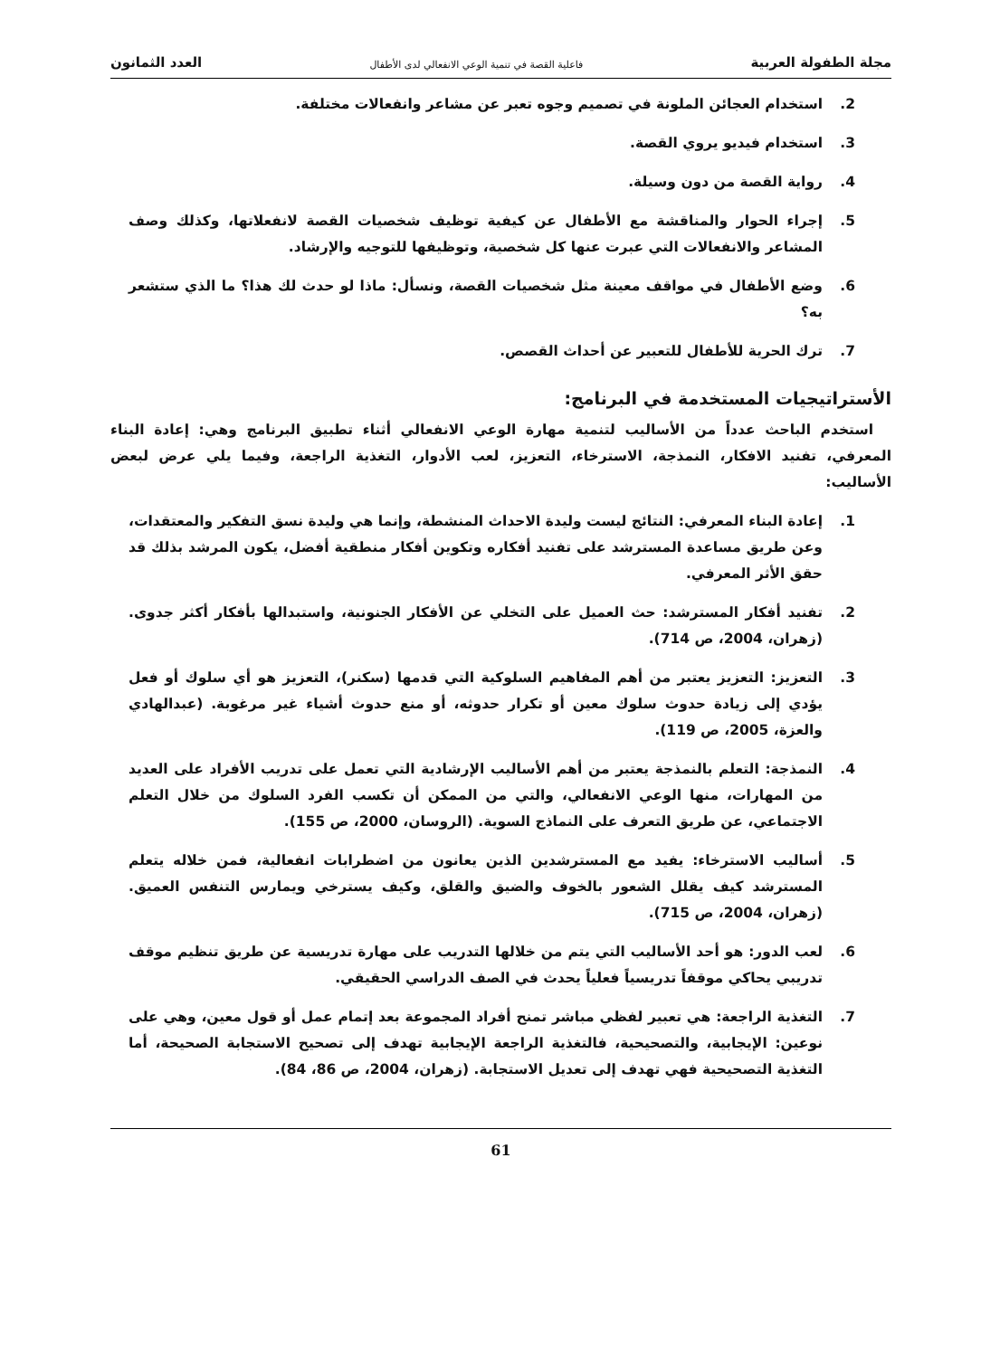مجلة الطفولة العربية فاعلية القصة في تنمية الوعي الانفعالي لدى الأطفال العدد الثمانون
2. استخدام العجائن الملونة في تصميم وجوه تعبر عن مشاعر وانفعالات مختلفة.
3. استخدام فيديو يروي القصة.
4. رواية القصة من دون وسيلة.
5. إجراء الحوار والمناقشة مع الأطفال عن كيفية توظيف شخصيات القصة لانفعلاتها، وكذلك وصف المشاعر والانفعالات التي عبرت عنها كل شخصية، وتوظيفها للتوجيه والإرشاد.
6. وضع الأطفال في مواقف معينة مثل شخصيات القصة، ونسأل: ماذا لو حدث لك هذا؟ ما الذي ستشعر به؟
7. ترك الحرية للأطفال للتعبير عن أحداث القصص.
الأستراتيجيات المستخدمة في البرنامج:
استخدم الباحث عدداً من الأساليب لتنمية مهارة الوعي الانفعالي أثناء تطبيق البرنامج وهي: إعادة البناء المعرفي، تفنيد الافكار، النمذجة، الاسترخاء، التعزيز، لعب الأدوار، التغذية الراجعة، وفيما يلي عرض لبعض الأساليب:
1. إعادة البناء المعرفي: النتائج ليست وليدة الاحداث المنشطة، وإنما هي وليدة نسق التفكير والمعتقدات، وعن طريق مساعدة المسترشد على تفنيد أفكاره وتكوين أفكار منطقية أفضل، يكون المرشد بذلك قد حقق الأثر المعرفي.
2. تفنيد أفكار المسترشد: حث العميل على التخلي عن الأفكار الجنونية، واستبدالها بأفكار أكثر جدوى. (زهران، 2004، ص 714).
3. التعزيز: التعزيز يعتبر من أهم المفاهيم السلوكية التي قدمها (سكنر)، التعزيز هو أي سلوك أو فعل يؤدي إلى زيادة حدوث سلوك معين أو تكرار حدوثه، أو منع حدوث أشياء غير مرغوبة. (عبدالهادي والعزة، 2005، ص 119).
4. النمذجة: التعلم بالنمذجة يعتبر من أهم الأساليب الإرشادية التي تعمل على تدريب الأفراد على العديد من المهارات، منها الوعي الانفعالي، والتي من الممكن أن تكسب الفرد السلوك من خلال التعلم الاجتماعي، عن طريق التعرف على النماذج السوية. (الروسان، 2000، ص 155).
5. أساليب الاسترخاء: يفيد مع المسترشدين الذين يعانون من اضطرابات انفعالية، فمن خلاله يتعلم المسترشد كيف يقلل الشعور بالخوف والضيق والقلق، وكيف يسترخي ويمارس التنفس العميق. (زهران، 2004، ص 715).
6. لعب الدور: هو أحد الأساليب التي يتم من خلالها التدريب على مهارة تدريسية عن طريق تنظيم موقف تدريبي يحاكي موقفاً تدريسياً فعلياً يحدث في الصف الدراسي الحقيقي.
7. التغذية الراجعة: هي تعبير لفظي مباشر تمنح أفراد المجموعة بعد إتمام عمل أو قول معين، وهي على نوعين: الإيجابية، والتصحيحية، فالتغذية الراجعة الإيجابية تهدف إلى تصحيح الاستجابة الصحيحة، أما التغذية التصحيحية فهي تهدف إلى تعديل الاستجابة. (زهران، 2004، ص 86، 84).
61